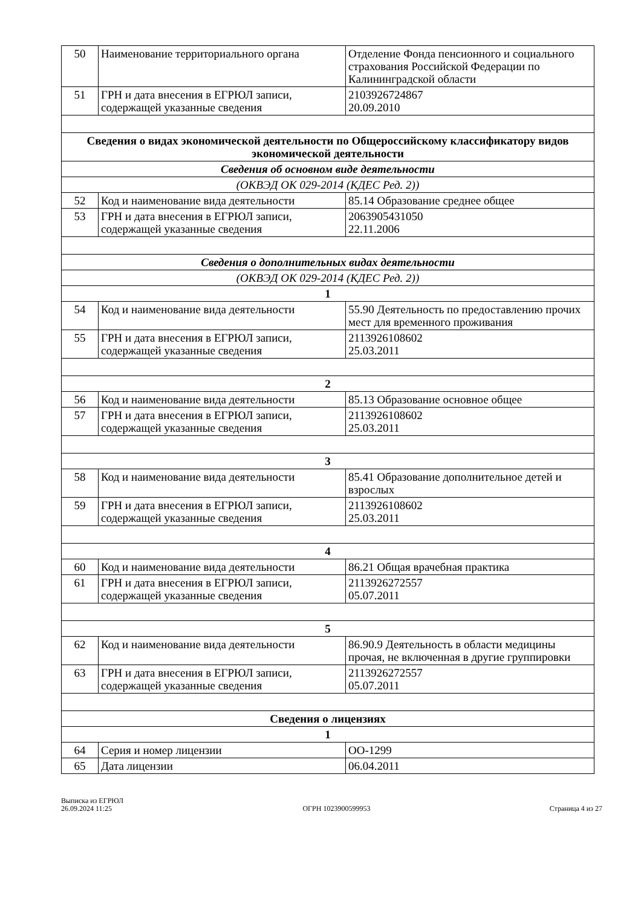| 50 | Наименование территориального органа | Отделение Фонда пенсионного и социального страхования Российской Федерации по Калининградской области |
| 51 | ГРН и дата внесения в ЕГРЮЛ записи, содержащей указанные сведения | 2103926724867 20.09.2010 |
| Сведения о видах экономической деятельности по Общероссийскому классификатору видов экономической деятельности | | |
| Сведения об основном виде деятельности | | |
| (ОКВЭД ОК 029-2014 (КДЕС Ред. 2)) | | |
| 52 | Код и наименование вида деятельности | 85.14 Образование среднее общее |
| 53 | ГРН и дата внесения в ЕГРЮЛ записи, содержащей указанные сведения | 2063905431050 22.11.2006 |
| Сведения о дополнительных видах деятельности | | |
| (ОКВЭД ОК 029-2014 (КДЕС Ред. 2)) | | |
| 1 | | |
| 54 | Код и наименование вида деятельности | 55.90 Деятельность по предоставлению прочих мест для временного проживания |
| 55 | ГРН и дата внесения в ЕГРЮЛ записи, содержащей указанные сведения | 2113926108602 25.03.2011 |
| 2 | | |
| 56 | Код и наименование вида деятельности | 85.13 Образование основное общее |
| 57 | ГРН и дата внесения в ЕГРЮЛ записи, содержащей указанные сведения | 2113926108602 25.03.2011 |
| 3 | | |
| 58 | Код и наименование вида деятельности | 85.41 Образование дополнительное детей и взрослых |
| 59 | ГРН и дата внесения в ЕГРЮЛ записи, содержащей указанные сведения | 2113926108602 25.03.2011 |
| 4 | | |
| 60 | Код и наименование вида деятельности | 86.21 Общая врачебная практика |
| 61 | ГРН и дата внесения в ЕГРЮЛ записи, содержащей указанные сведения | 2113926272557 05.07.2011 |
| 5 | | |
| 62 | Код и наименование вида деятельности | 86.90.9 Деятельность в области медицины прочая, не включенная в другие группировки |
| 63 | ГРН и дата внесения в ЕГРЮЛ записи, содержащей указанные сведения | 2113926272557 05.07.2011 |
| Сведения о лицензиях | | |
| 1 | | |
| 64 | Серия и номер лицензии | ОО-1299 |
| 65 | Дата лицензии | 06.04.2011 |
Выписка из ЕГРЮЛ
26.09.2024 11:25
ОГРН 1023900599953
Страница 4 из 27